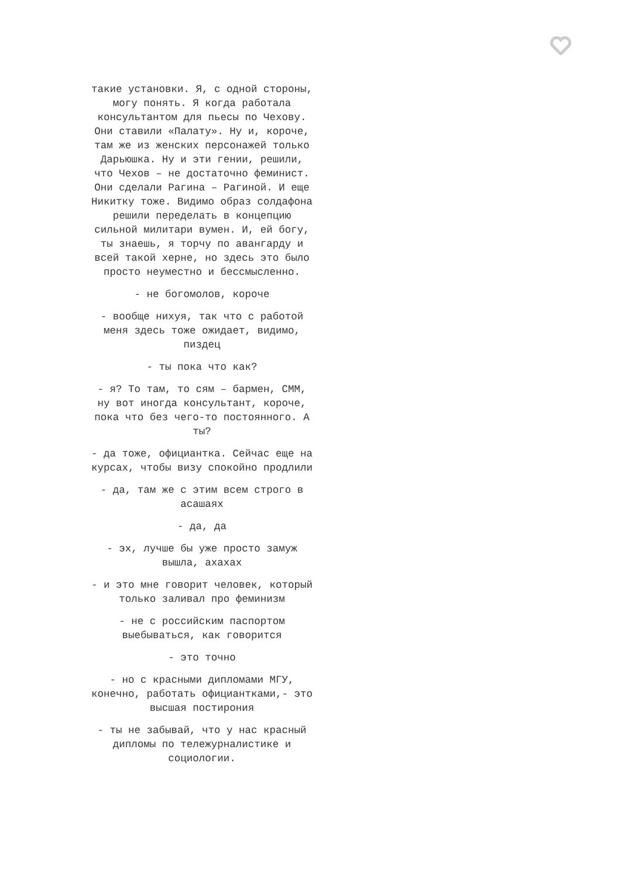такие установки. Я, с одной стороны, могу понять. Я когда работала консультантом для пьесы по Чехову. Они ставили «Палату». Ну и, короче, там же из женских персонажей только Дарьюшка. Ну и эти гении, решили, что Чехов – не достаточно феминист. Они сделали Рагина – Рагиной. И еще Никитку тоже. Видимо образ солдафона решили переделать в концепцию сильной милитари вумен. И, ей богу, ты знаешь, я торчу по авангарду и всей такой херне, но здесь это было просто неуместно и бессмысленно.
- не богомолов, короче
- вообще нихуя, так что с работой меня здесь тоже ожидает, видимо, пиздец
- ты пока что как?
- я? То там, то сям – бармен, СММ, ну вот иногда консультант, короче, пока что без чего-то постоянного. А ты?
- да тоже, официантка. Сейчас еще на курсах, чтобы визу спокойно продлили
- да, там же с этим всем строго в асашаях
- да, да
- эх, лучше бы уже просто замуж вышла, ахахах
- и это мне говорит человек, который только заливал про феминизм
- не с российским паспортом выебываться, как говорится
- это точно
- но с красными дипломами МГУ, конечно, работать официантками,- это высшая постирония
- ты не забывай, что у нас красный дипломы по тележурналистике и социологии.